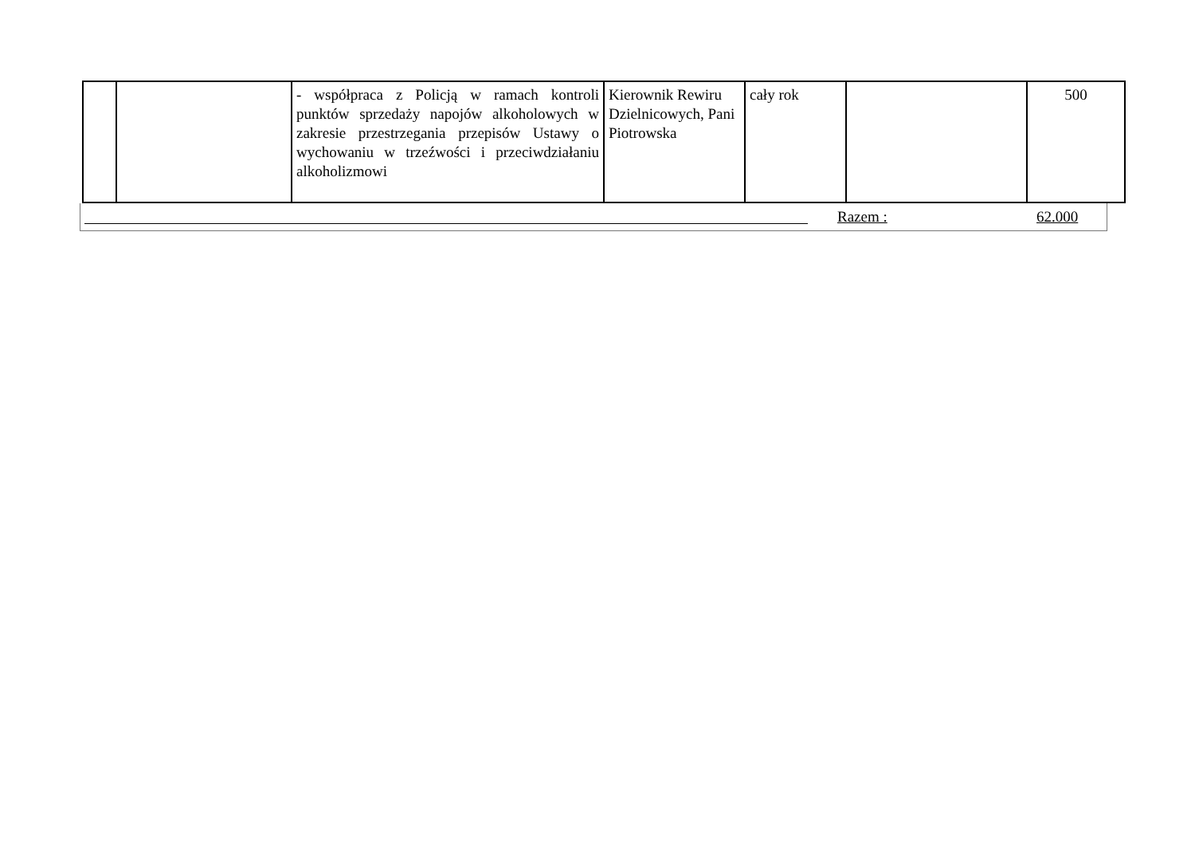| | | - współpraca z Policją w ramach kontroli punktów sprzedaży napojów alkoholowych w zakresie przestrzegania przepisów Ustawy o wychowaniu w trzeźwości i przeciwdziałaniu alkoholizmowi | Kierownik Rewiru Dzielnicowych, Pani Piotrowska | cały rok | | 500 |
Razem : 62.000